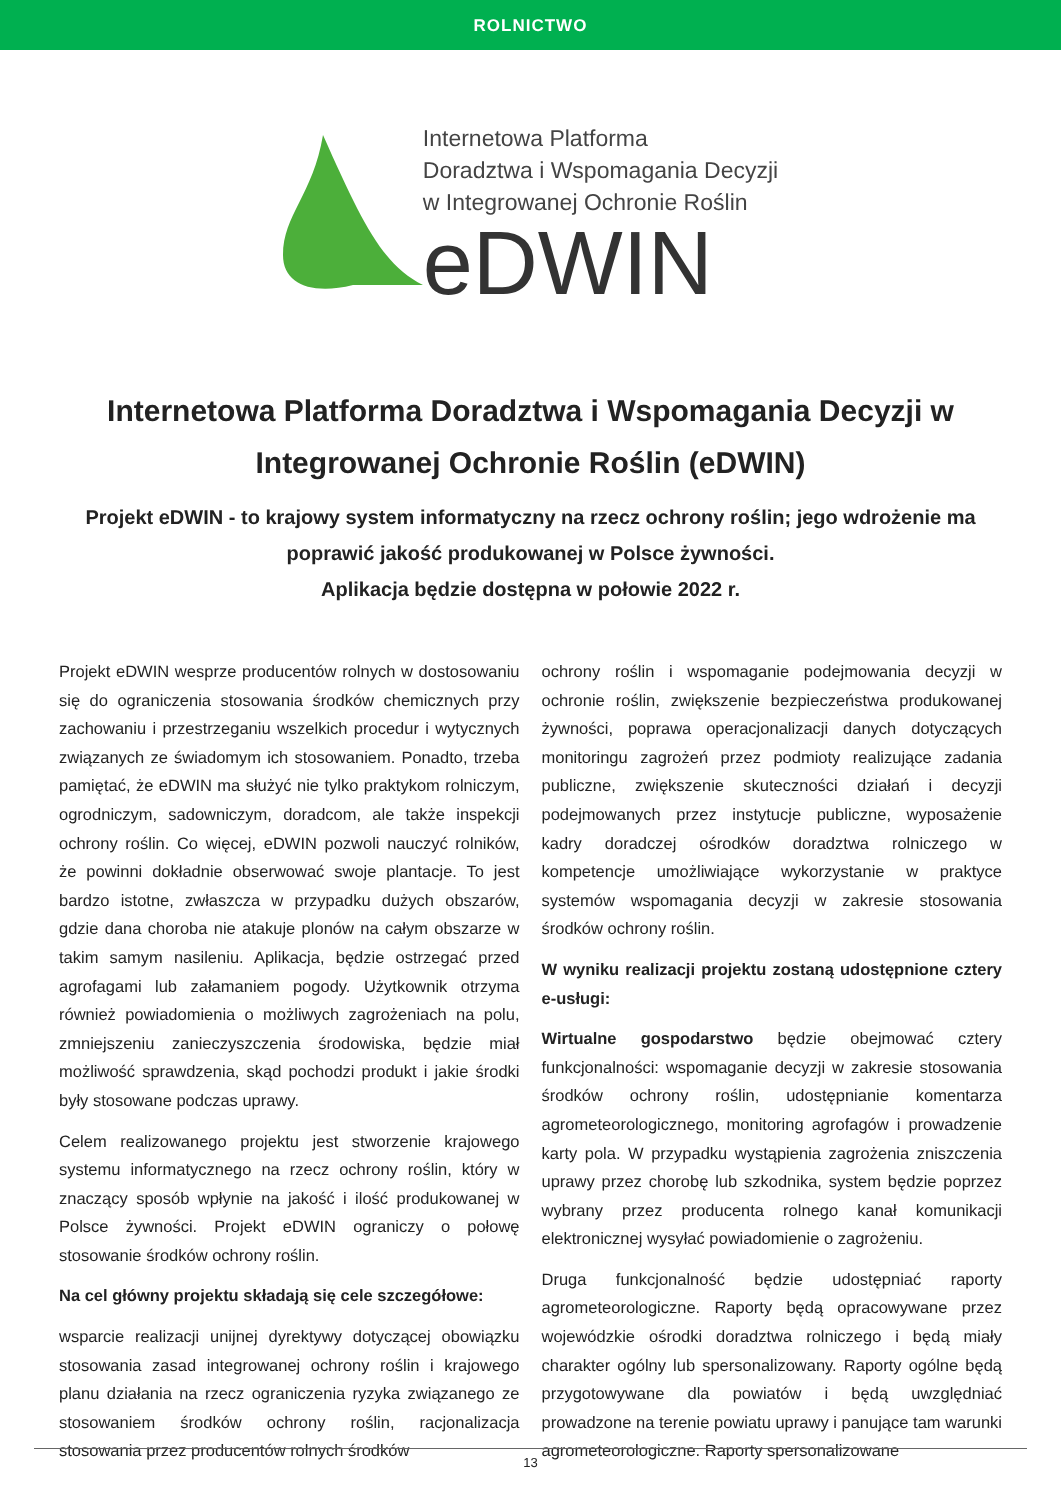ROLNICTWO
Internetowa Platforma
Doradztwa i Wspomagania Decyzji
w Integrowanej Ochronie Roślin
eDWIN
Internetowa Platforma Doradztwa i Wspomagania Decyzji w Integrowanej Ochronie Roślin (eDWIN)
Projekt eDWIN - to krajowy system informatyczny na rzecz ochrony roślin; jego wdrożenie ma poprawić jakość produkowanej w Polsce żywności.
Aplikacja będzie dostępna w połowie 2022 r.
Projekt eDWIN wesprze producentów rolnych w dostosowaniu się do ograniczenia stosowania środków chemicznych przy zachowaniu i przestrzeganiu wszelkich procedur i wytycznych związanych ze świadomym ich stosowaniem. Ponadto, trzeba pamiętać, że eDWIN ma służyć nie tylko praktykom rolniczym, ogrodniczym, sadowniczym, doradcom, ale także inspekcji ochrony roślin. Co więcej, eDWIN pozwoli nauczyć rolników, że powinni dokładnie obserwować swoje plantacje. To jest bardzo istotne, zwłaszcza w przypadku dużych obszarów, gdzie dana choroba nie atakuje plonów na całym obszarze w takim samym nasileniu. Aplikacja, będzie ostrzegać przed agrofagami lub załamaniem pogody. Użytkownik otrzyma również powiadomienia o możliwych zagrożeniach na polu, zmniejszeniu zanieczyszczenia środowiska, będzie miał możliwość sprawdzenia, skąd pochodzi produkt i jakie środki były stosowane podczas uprawy.
Celem realizowanego projektu jest stworzenie krajowego systemu informatycznego na rzecz ochrony roślin, który w znaczący sposób wpłynie na jakość i ilość produkowanej w Polsce żywności. Projekt eDWIN ograniczy o połowę stosowanie środków ochrony roślin.
Na cel główny projektu składają się cele szczegółowe:
wsparcie realizacji unijnej dyrektywy dotyczącej obowiązku stosowania zasad integrowanej ochrony roślin i krajowego planu działania na rzecz ograniczenia ryzyka związanego ze stosowaniem środków ochrony roślin, racjonalizacja stosowania przez producentów rolnych środków
ochrony roślin i wspomaganie podejmowania decyzji w ochronie roślin, zwiększenie bezpieczeństwa produkowanej żywności, poprawa operacjonalizacji danych dotyczących monitoringu zagrożeń przez podmioty realizujące zadania publiczne, zwiększenie skuteczności działań i decyzji podejmowanych przez instytucje publiczne, wyposażenie kadry doradczej ośrodków doradztwa rolniczego w kompetencje umożliwiające wykorzystanie w praktyce systemów wspomagania decyzji w zakresie stosowania środków ochrony roślin.
W wyniku realizacji projektu zostaną udostępnione cztery e-usługi:
Wirtualne gospodarstwo będzie obejmować cztery funkcjonalności: wspomaganie decyzji w zakresie stosowania środków ochrony roślin, udostępnianie komentarza agrometeorologicznego, monitoring agrofagów i prowadzenie karty pola. W przypadku wystąpienia zagrożenia zniszczenia uprawy przez chorobę lub szkodnika, system będzie poprzez wybrany przez producenta rolnego kanał komunikacji elektronicznej wysyłać powiadomienie o zagrożeniu.
Druga funkcjonalność będzie udostępniać raporty agrometeorologiczne. Raporty będą opracowywane przez wojewódzkie ośrodki doradztwa rolniczego i będą miały charakter ogólny lub spersonalizowany. Raporty ogólne będą przygotowywane dla powiatów i będą uwzględniać prowadzone na terenie powiatu uprawy i panujące tam warunki agrometeorologiczne. Raporty spersonalizowane
13